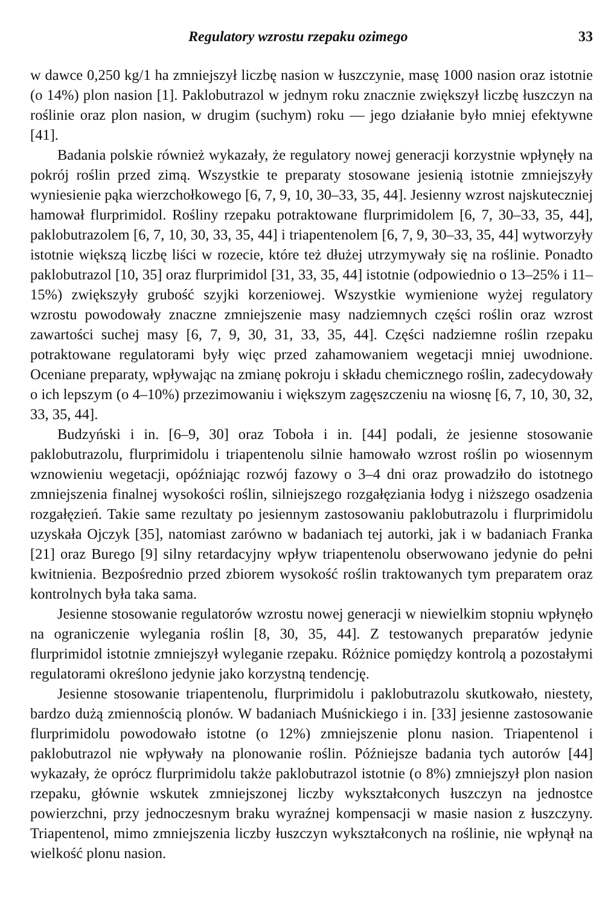Regulatory wzrostu rzepaku ozimego 33
w dawce 0,250 kg/1 ha zmniejszył liczbę nasion w łuszczynie, masę 1000 nasion oraz istotnie (o 14%) plon nasion [1]. Paklobutrazol w jednym roku znacznie zwiększył liczbę łuszczyn na roślinie oraz plon nasion, w drugim (suchym) roku — jego działanie było mniej efektywne [41].
Badania polskie również wykazały, że regulatory nowej generacji korzystnie wpłynęły na pokrój roślin przed zimą. Wszystkie te preparaty stosowane jesienią istotnie zmniejszyły wyniesienie pąka wierzchołkowego [6, 7, 9, 10, 30–33, 35, 44]. Jesienny wzrost najskuteczniej hamował flurprimidol. Rośliny rzepaku potraktowane flurprimidolem [6, 7, 30–33, 35, 44], paklobutrazolem [6, 7, 10, 30, 33, 35, 44] i triapentenolem [6, 7, 9, 30–33, 35, 44] wytworzyły istotnie większą liczbę liści w rozecie, które też dłużej utrzymywały się na roślinie. Ponadto paklobutrazol [10, 35] oraz flurprimidol [31, 33, 35, 44] istotnie (odpowiednio o 13–25% i 11–15%) zwiększyły grubość szyjki korzeniowej. Wszystkie wymienione wyżej regulatory wzrostu powodowały znaczne zmniejszenie masy nadziemnych części roślin oraz wzrost zawartości suchej masy [6, 7, 9, 30, 31, 33, 35, 44]. Części nadziemne roślin rzepaku potraktowane regulatorami były więc przed zahamowaniem wegetacji mniej uwodnione. Oceniane preparaty, wpływając na zmianę pokroju i składu chemicznego roślin, zadecydowały o ich lepszym (o 4–10%) przezimowaniu i większym zagęszczeniu na wiosnę [6, 7, 10, 30, 32, 33, 35, 44].
Budzyński i in. [6–9, 30] oraz Toboła i in. [44] podali, że jesienne stosowanie paklobutrazolu, flurprimidolu i triapentenolu silnie hamowało wzrost roślin po wiosennym wznowieniu wegetacji, opóźniając rozwój fazowy o 3–4 dni oraz prowadziło do istotnego zmniejszenia finalnej wysokości roślin, silniejszego rozgałęziania łodyg i niższego osadzenia rozgałęzień. Takie same rezultaty po jesiennym zastosowaniu paklobutrazolu i flurprimidolu uzyskała Ojczyk [35], natomiast zarówno w badaniach tej autorki, jak i w badaniach Franka [21] oraz Burego [9] silny retardacyjny wpływ triapentenolu obserwowano jedynie do pełni kwitnienia. Bezpośrednio przed zbiorem wysokość roślin traktowanych tym preparatem oraz kontrolnych była taka sama.
Jesienne stosowanie regulatorów wzrostu nowej generacji w niewielkim stopniu wpłynęło na ograniczenie wylegania roślin [8, 30, 35, 44]. Z testowanych preparatów jedynie flurprimidol istotnie zmniejszył wyleganie rzepaku. Różnice pomiędzy kontrolą a pozostałymi regulatorami określono jedynie jako korzystną tendencję.
Jesienne stosowanie triapentenolu, flurprimidolu i paklobutrazolu skutkowało, niestety, bardzo dużą zmiennością plonów. W badaniach Muśnickiego i in. [33] jesienne zastosowanie flurprimidolu powodowało istotne (o 12%) zmniejszenie plonu nasion. Triapentenol i paklobutrazol nie wpływały na plonowanie roślin. Późniejsze badania tych autorów [44] wykazały, że oprócz flurprimidolu także paklobutrazol istotnie (o 8%) zmniejszył plon nasion rzepaku, głównie wskutek zmniejszonej liczby wykształconych łuszczyn na jednostce powierzchni, przy jednoczesnym braku wyraźnej kompensacji w masie nasion z łuszczyny. Triapentenol, mimo zmniejszenia liczby łuszczyn wykształconych na roślinie, nie wpłynął na wielkość plonu nasion.